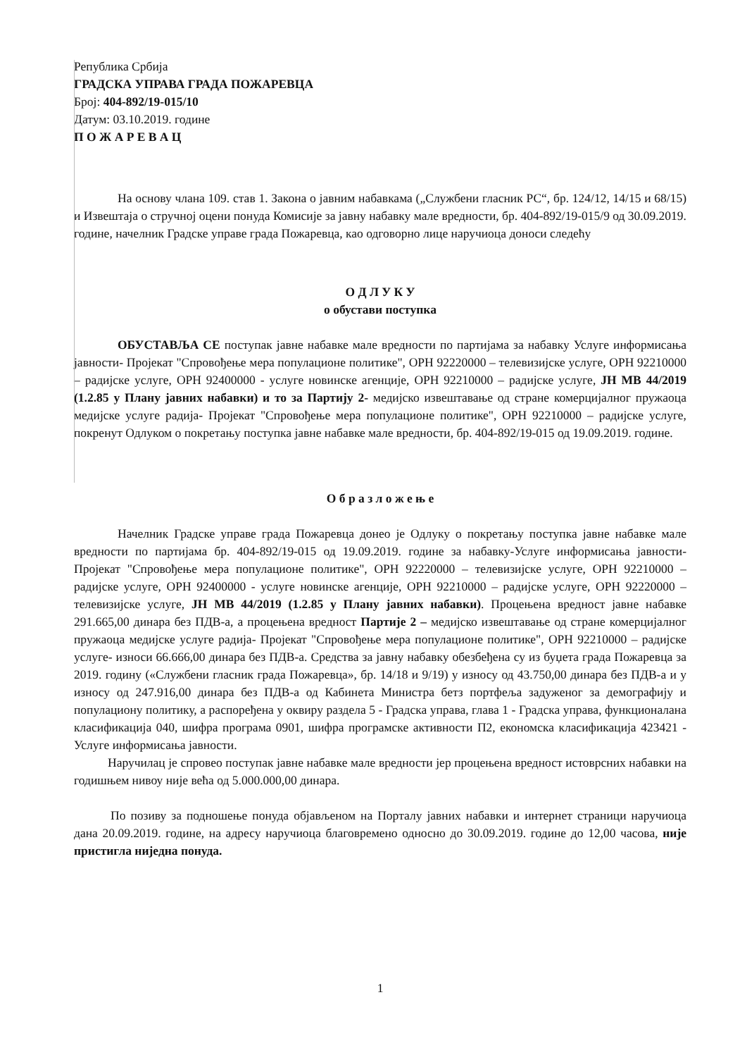Република Србија
ГРАДСКА УПРАВА ГРАДА ПОЖАРЕВЦА
Број: 404-892/19-015/10
Датум: 03.10.2019. године
П О Ж А Р Е В А Ц
На основу члана 109. став 1. Закона о јавним набавкама („Службени гласник РС“, бр. 124/12, 14/15 и 68/15) и Извештаја о стручној оцени понуда Комисије за јавну набавку мале вредности, бр. 404-892/19-015/9 од 30.09.2019. године, начелник Градске управе града Пожаревца, као одговорно лице наручиоца доноси следећу
О Д Л У К У
о обустави поступка
ОБУСТАВЉА СЕ поступак јавне набавке мале вредности по партијама за набавку Услуге информисања јавности- Пројекат "Спровођење мера популационе политике", ОРН 92220000 – телевизијске услуге, ОРН 92210000 – радијске услуге, ОРН 92400000 - услуге новинске агенције, ОРН 92210000 – радијске услуге, ЈН МВ 44/2019 (1.2.85 у Плану јавних набавки) и то за Партију 2- медијско извештавање од стране комерцијалног пружаоца медијске услуге радија- Пројекат "Спровођење мера популационе политике", ОРН 92210000 – радијске услуге, покренут Одлуком о покретању поступка јавне набавке мале вредности, бр. 404-892/19-015 од 19.09.2019. године.
О б р а з л о ж е њ е
Начелник Градске управе града Пожаревца донео је Одлуку о покретању поступка јавне набавке мале вредности по партијама бр. 404-892/19-015 од 19.09.2019. године за набавку-Услуге информисања јавности- Пројекат "Спровођење мера популационе политике", ОРН 92220000 – телевизијске услуге, ОРН 92210000 – радијске услуге, ОРН 92400000 - услуге новинске агенције, ОРН 92210000 – радијске услуге, ОРН 92220000 – телевизијске услуге, ЈН МВ 44/2019 (1.2.85 у Плану јавних набавки). Процењена вредност јавне набавке 291.665,00 динара без ПДВ-а, а процењена вредност Партије 2 – медијско извештавање од стране комерцијалног пружаоца медијске услуге радија- Пројекат "Спровођење мера популационе политике", ОРН 92210000 – радијске услуге- износи 66.666,00 динара без ПДВ-а. Средства за јавну набавку обезбеђена су из буџета града Пожаревца за 2019. годину («Службени гласник града Пожаревца», бр. 14/18 и 9/19) у износу од 43.750,00 динара без ПДВ-а и у износу од 247.916,00 динара без ПДВ-а од Кабинета Министра бетз портфеља задуженог за демографију и популациону политику, а распоређена у оквиру раздела 5 - Градска управа, глава 1 - Градска управа, функционалана класификација 040, шифра програма 0901, шифра програмске активности П2, економска класификација 423421 - Услуге информисања јавности.
Наручилац је спровео поступак јавне набавке мале вредности јер процењена вредност истоврсних набавки на годишњем нивоу није већа од 5.000.000,00 динара.
По позиву за подношење понуда објављеном на Порталу јавних набавки и интернет страници наручиоца дана 20.09.2019. године, на адресу наручиоца благовремено односно до 30.09.2019. године до 12,00 часова, није пристигла ниједна понуда.
1